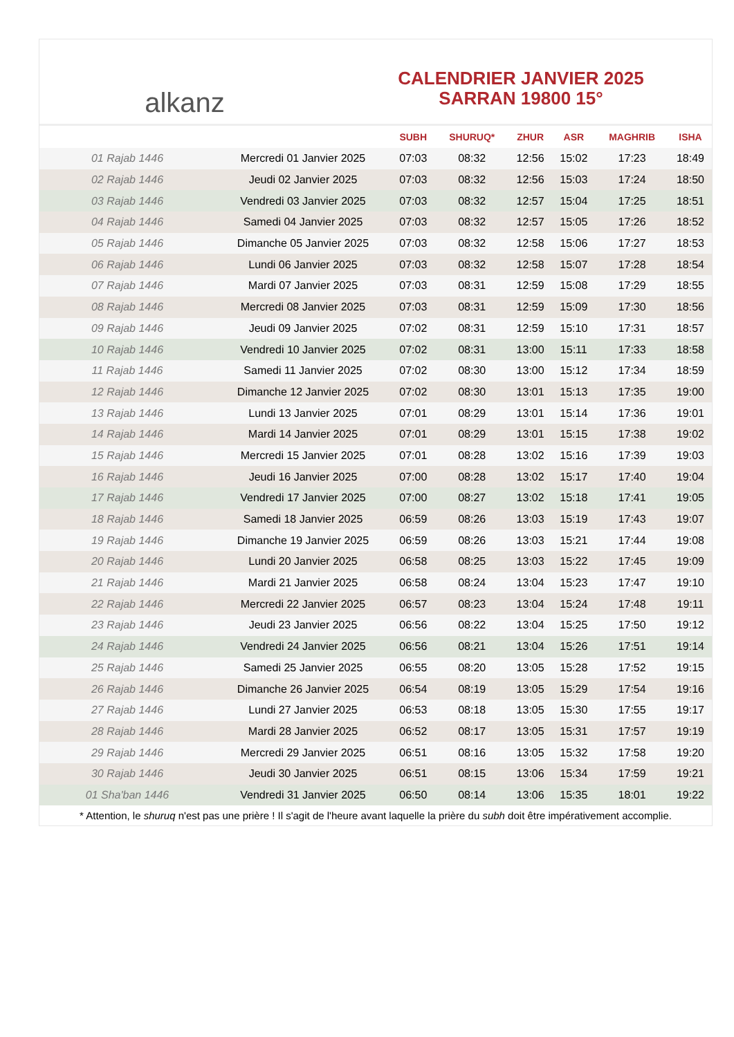alkanz
CALENDRIER JANVIER 2025
SARRAN 19800 15°
| | | SUBH | SHURUQ* | ZHUR | ASR | MAGHRIB | ISHA |
| --- | --- | --- | --- | --- | --- | --- | --- |
| 01 Rajab 1446 | Mercredi 01 Janvier 2025 | 07:03 | 08:32 | 12:56 | 15:02 | 17:23 | 18:49 |
| 02 Rajab 1446 | Jeudi 02 Janvier 2025 | 07:03 | 08:32 | 12:56 | 15:03 | 17:24 | 18:50 |
| 03 Rajab 1446 | Vendredi 03 Janvier 2025 | 07:03 | 08:32 | 12:57 | 15:04 | 17:25 | 18:51 |
| 04 Rajab 1446 | Samedi 04 Janvier 2025 | 07:03 | 08:32 | 12:57 | 15:05 | 17:26 | 18:52 |
| 05 Rajab 1446 | Dimanche 05 Janvier 2025 | 07:03 | 08:32 | 12:58 | 15:06 | 17:27 | 18:53 |
| 06 Rajab 1446 | Lundi 06 Janvier 2025 | 07:03 | 08:32 | 12:58 | 15:07 | 17:28 | 18:54 |
| 07 Rajab 1446 | Mardi 07 Janvier 2025 | 07:03 | 08:31 | 12:59 | 15:08 | 17:29 | 18:55 |
| 08 Rajab 1446 | Mercredi 08 Janvier 2025 | 07:03 | 08:31 | 12:59 | 15:09 | 17:30 | 18:56 |
| 09 Rajab 1446 | Jeudi 09 Janvier 2025 | 07:02 | 08:31 | 12:59 | 15:10 | 17:31 | 18:57 |
| 10 Rajab 1446 | Vendredi 10 Janvier 2025 | 07:02 | 08:31 | 13:00 | 15:11 | 17:33 | 18:58 |
| 11 Rajab 1446 | Samedi 11 Janvier 2025 | 07:02 | 08:30 | 13:00 | 15:12 | 17:34 | 18:59 |
| 12 Rajab 1446 | Dimanche 12 Janvier 2025 | 07:02 | 08:30 | 13:01 | 15:13 | 17:35 | 19:00 |
| 13 Rajab 1446 | Lundi 13 Janvier 2025 | 07:01 | 08:29 | 13:01 | 15:14 | 17:36 | 19:01 |
| 14 Rajab 1446 | Mardi 14 Janvier 2025 | 07:01 | 08:29 | 13:01 | 15:15 | 17:38 | 19:02 |
| 15 Rajab 1446 | Mercredi 15 Janvier 2025 | 07:01 | 08:28 | 13:02 | 15:16 | 17:39 | 19:03 |
| 16 Rajab 1446 | Jeudi 16 Janvier 2025 | 07:00 | 08:28 | 13:02 | 15:17 | 17:40 | 19:04 |
| 17 Rajab 1446 | Vendredi 17 Janvier 2025 | 07:00 | 08:27 | 13:02 | 15:18 | 17:41 | 19:05 |
| 18 Rajab 1446 | Samedi 18 Janvier 2025 | 06:59 | 08:26 | 13:03 | 15:19 | 17:43 | 19:07 |
| 19 Rajab 1446 | Dimanche 19 Janvier 2025 | 06:59 | 08:26 | 13:03 | 15:21 | 17:44 | 19:08 |
| 20 Rajab 1446 | Lundi 20 Janvier 2025 | 06:58 | 08:25 | 13:03 | 15:22 | 17:45 | 19:09 |
| 21 Rajab 1446 | Mardi 21 Janvier 2025 | 06:58 | 08:24 | 13:04 | 15:23 | 17:47 | 19:10 |
| 22 Rajab 1446 | Mercredi 22 Janvier 2025 | 06:57 | 08:23 | 13:04 | 15:24 | 17:48 | 19:11 |
| 23 Rajab 1446 | Jeudi 23 Janvier 2025 | 06:56 | 08:22 | 13:04 | 15:25 | 17:50 | 19:12 |
| 24 Rajab 1446 | Vendredi 24 Janvier 2025 | 06:56 | 08:21 | 13:04 | 15:26 | 17:51 | 19:14 |
| 25 Rajab 1446 | Samedi 25 Janvier 2025 | 06:55 | 08:20 | 13:05 | 15:28 | 17:52 | 19:15 |
| 26 Rajab 1446 | Dimanche 26 Janvier 2025 | 06:54 | 08:19 | 13:05 | 15:29 | 17:54 | 19:16 |
| 27 Rajab 1446 | Lundi 27 Janvier 2025 | 06:53 | 08:18 | 13:05 | 15:30 | 17:55 | 19:17 |
| 28 Rajab 1446 | Mardi 28 Janvier 2025 | 06:52 | 08:17 | 13:05 | 15:31 | 17:57 | 19:19 |
| 29 Rajab 1446 | Mercredi 29 Janvier 2025 | 06:51 | 08:16 | 13:05 | 15:32 | 17:58 | 19:20 |
| 30 Rajab 1446 | Jeudi 30 Janvier 2025 | 06:51 | 08:15 | 13:06 | 15:34 | 17:59 | 19:21 |
| 01 Sha'ban 1446 | Vendredi 31 Janvier 2025 | 06:50 | 08:14 | 13:06 | 15:35 | 18:01 | 19:22 |
* Attention, le shuruq n'est pas une prière ! Il s'agit de l'heure avant laquelle la prière du subh doit être impérativement accomplie.